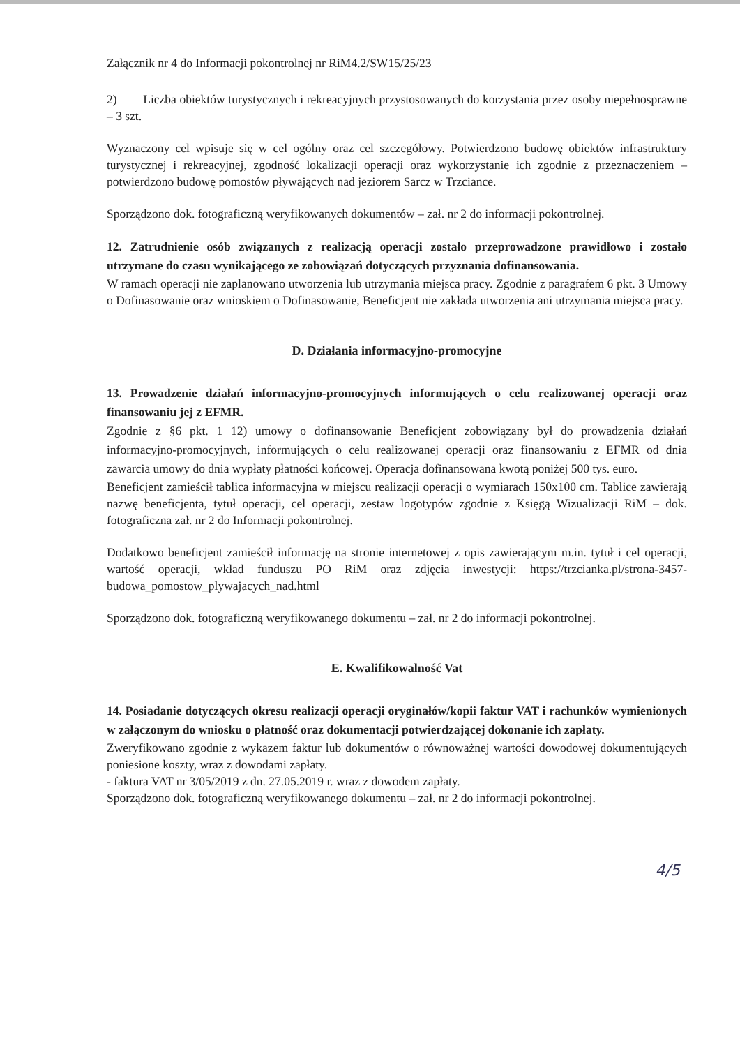Załącznik nr 4 do Informacji pokontrolnej nr RiM4.2/SW15/25/23
2) Liczba obiektów turystycznych i rekreacyjnych przystosowanych do korzystania przez osoby niepełnosprawne – 3 szt.
Wyznaczony cel wpisuje się w cel ogólny oraz cel szczegółowy. Potwierdzono budowę obiektów infrastruktury turystycznej i rekreacyjnej, zgodność lokalizacji operacji oraz wykorzystanie ich zgodnie z przeznaczeniem – potwierdzono budowę pomostów pływających nad jeziorem Sarcz w Trzciance.
Sporządzono dok. fotograficzną weryfikowanych dokumentów – zał. nr 2 do informacji pokontrolnej.
12. Zatrudnienie osób związanych z realizacją operacji zostało przeprowadzone prawidłowo i zostało utrzymane do czasu wynikającego ze zobowiązań dotyczących przyznania dofinansowania.
W ramach operacji nie zaplanowano utworzenia lub utrzymania miejsca pracy. Zgodnie z paragrafem 6 pkt. 3 Umowy o Dofinasowanie oraz wnioskiem o Dofinasowanie, Beneficjent nie zakłada utworzenia ani utrzymania miejsca pracy.
D. Działania informacyjno-promocyjne
13. Prowadzenie działań informacyjno-promocyjnych informujących o celu realizowanej operacji oraz finansowaniu jej z EFMR.
Zgodnie z §6 pkt. 1 12) umowy o dofinansowanie Beneficjent zobowiązany był do prowadzenia działań informacyjno-promocyjnych, informujących o celu realizowanej operacji oraz finansowaniu z EFMR od dnia zawarcia umowy do dnia wypłaty płatności końcowej. Operacja dofinansowana kwotą poniżej 500 tys. euro.
Beneficjent zamieścił tablica informacyjna w miejscu realizacji operacji o wymiarach 150x100 cm. Tablice zawierają nazwę beneficjenta, tytuł operacji, cel operacji, zestaw logotypów zgodnie z Księgą Wizualizacji RiM – dok. fotograficzna zał. nr 2 do Informacji pokontrolnej.
Dodatkowo beneficjent zamieścił informację na stronie internetowej z opis zawierającym m.in. tytuł i cel operacji, wartość operacji, wkład funduszu PO RiM oraz zdjęcia inwestycji: https://trzcianka.pl/strona-3457-budowa_pomostow_plywajacych_nad.html
Sporządzono dok. fotograficzną weryfikowanego dokumentu – zał. nr 2 do informacji pokontrolnej.
E. Kwalifikowalność Vat
14. Posiadanie dotyczących okresu realizacji operacji oryginałów/kopii faktur VAT i rachunków wymienionych w załączonym do wniosku o płatność oraz dokumentacji potwierdzającej dokonanie ich zapłaty.
Zweryfikowano zgodnie z wykazem faktur lub dokumentów o równoważnej wartości dowodowej dokumentujących poniesione koszty, wraz z dowodami zapłaty.
- faktura VAT nr 3/05/2019 z dn. 27.05.2019 r. wraz z dowodem zapłaty.
Sporządzono dok. fotograficzną weryfikowanego dokumentu – zał. nr 2 do informacji pokontrolnej.
4/5